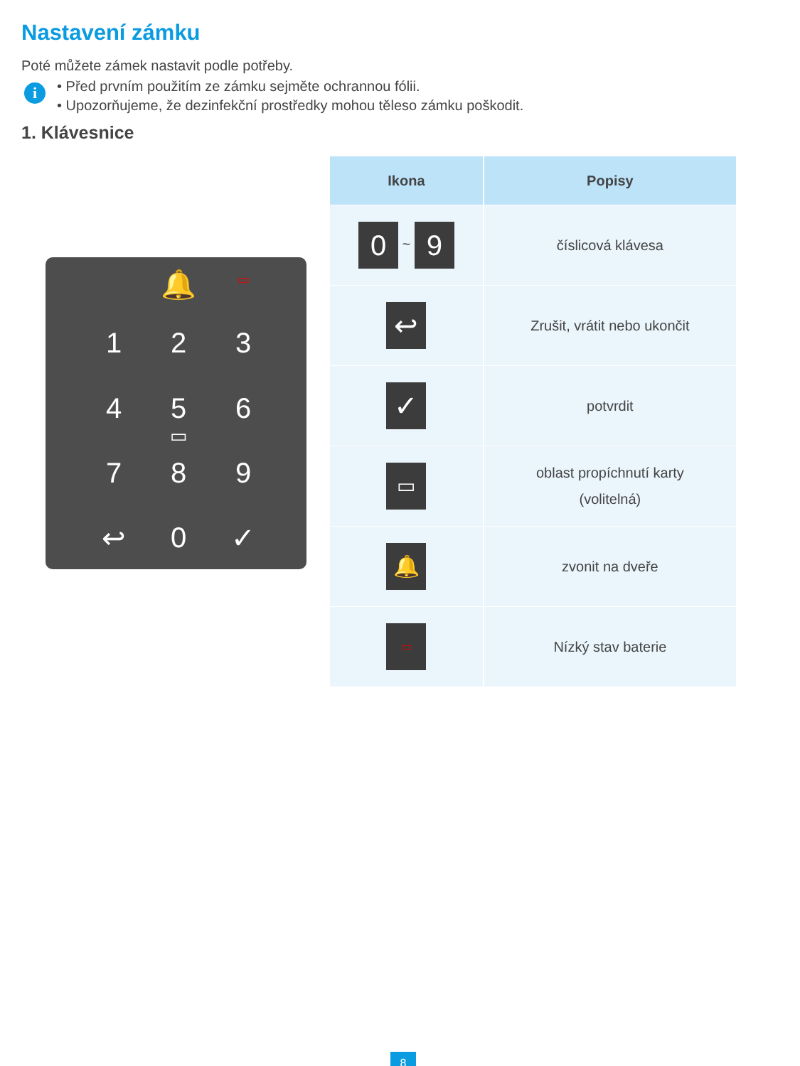Nastavení zámku
Poté můžete zámek nastavit podle potřeby.
i
• Před prvním použitím ze zámku sejměte ochrannou fólii.
• Upozorňujeme, že dezinfekční prostředky mohou těleso zámku poškodit.
1. Klávesnice
🔔 ▭
1 2 3
4 5 6
▭
7 8 9
↩ 0 ✓
| Ikona | Popisy |
| --- | --- |
| 0 ~ 9 | číslicová klávesa |
| ↩ | Zrušit, vrátit nebo ukončit |
| ✓ | potvrdit |
| ▭ | oblast propíchnutí karty (volitelná) |
| 🔔 | zvonit na dveře |
| ▭ | Nízký stav baterie |
8